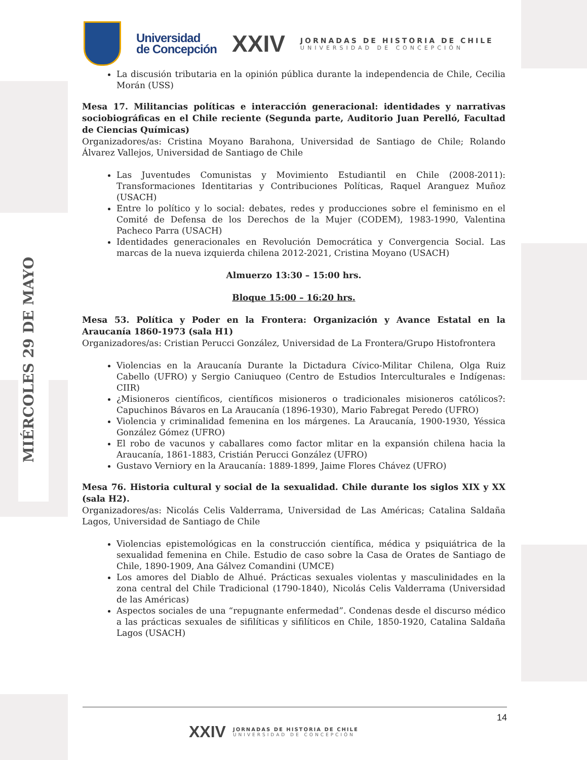MIÉRCOLES 29 DE MAYO
Universidad
de Concepción
XXIV
JORNADAS DE HISTORIA DE CHILE
UNIVERSIDAD DE CONCEPCIÓN
La discusión tributaria en la opinión pública durante la independencia de Chile, Cecilia Morán (USS)
Mesa 17. Militancias políticas e interacción generacional: identidades y narrativas sociobiográficas en el Chile reciente (Segunda parte, Auditorio Juan Perelló, Facultad de Ciencias Químicas)
Organizadores/as: Cristina Moyano Barahona, Universidad de Santiago de Chile; Rolando Álvarez Vallejos, Universidad de Santiago de Chile
Las Juventudes Comunistas y Movimiento Estudiantil en Chile (2008-2011): Transformaciones Identitarias y Contribuciones Políticas, Raquel Aranguez Muñoz (USACH)
Entre lo político y lo social: debates, redes y producciones sobre el feminismo en el Comité de Defensa de los Derechos de la Mujer (CODEM), 1983-1990, Valentina Pacheco Parra (USACH)
Identidades generacionales en Revolución Democrática y Convergencia Social. Las marcas de la nueva izquierda chilena 2012-2021, Cristina Moyano (USACH)
Almuerzo 13:30 – 15:00 hrs.
Bloque 15:00 – 16:20 hrs.
Mesa 53. Política y Poder en la Frontera: Organización y Avance Estatal en la Araucanía 1860-1973 (sala H1)
Organizadores/as: Cristian Perucci González, Universidad de La Frontera/Grupo Histofrontera
Violencias en la Araucanía Durante la Dictadura Cívico-Militar Chilena, Olga Ruiz Cabello (UFRO) y Sergio Caniuqueo (Centro de Estudios Interculturales e Indígenas: CIIR)
¿Misioneros científicos, científicos misioneros o tradicionales misioneros católicos?: Capuchinos Bávaros en La Araucanía (1896-1930), Mario Fabregat Peredo (UFRO)
Violencia y criminalidad femenina en los márgenes. La Araucanía, 1900-1930, Yéssica González Gómez (UFRO)
El robo de vacunos y caballares como factor mlitar en la expansión chilena hacia la Araucanía, 1861-1883, Cristián Perucci González (UFRO)
Gustavo Verniory en la Araucanía: 1889-1899, Jaime Flores Chávez (UFRO)
Mesa 76. Historia cultural y social de la sexualidad. Chile durante los siglos XIX y XX (sala H2).
Organizadores/as: Nicolás Celis Valderrama, Universidad de Las Américas; Catalina Saldaña Lagos, Universidad de Santiago de Chile
Violencias epistemológicas en la construcción científica, médica y psiquiátrica de la sexualidad femenina en Chile. Estudio de caso sobre la Casa de Orates de Santiago de Chile, 1890-1909, Ana Gálvez Comandini (UMCE)
Los amores del Diablo de Alhué. Prácticas sexuales violentas y masculinidades en la zona central del Chile Tradicional (1790-1840), Nicolás Celis Valderrama (Universidad de las Américas)
Aspectos sociales de una “repugnante enfermedad”. Condenas desde el discurso médico a las prácticas sexuales de sifilíticas y sifilíticos en Chile, 1850-1920, Catalina Saldaña Lagos (USACH)
14
XXIV
JORNADAS DE HISTORIA DE CHILE
UNIVERSIDAD DE CONCEPCIÓN